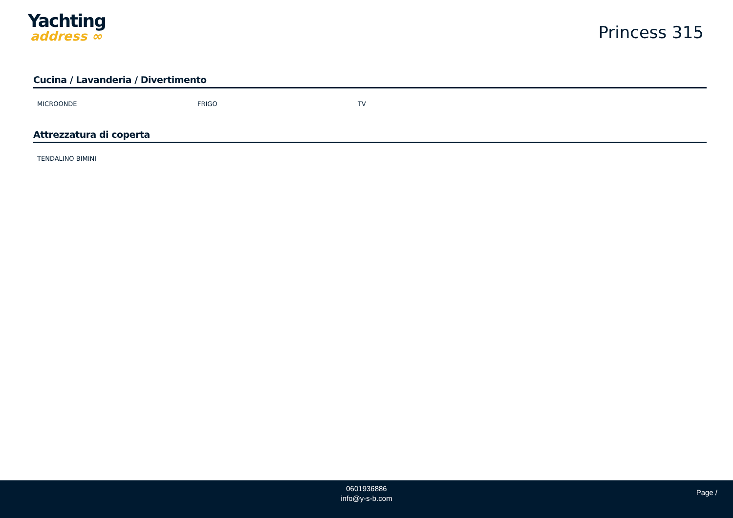Yachting
address ∞
Princess 315
Cucina / Lavanderia / Divertimento
MICROONDE FRIGO TV
Attrezzatura di coperta
TENDALINO BIMINI
0601936886
info@y-s-b.com
Page /